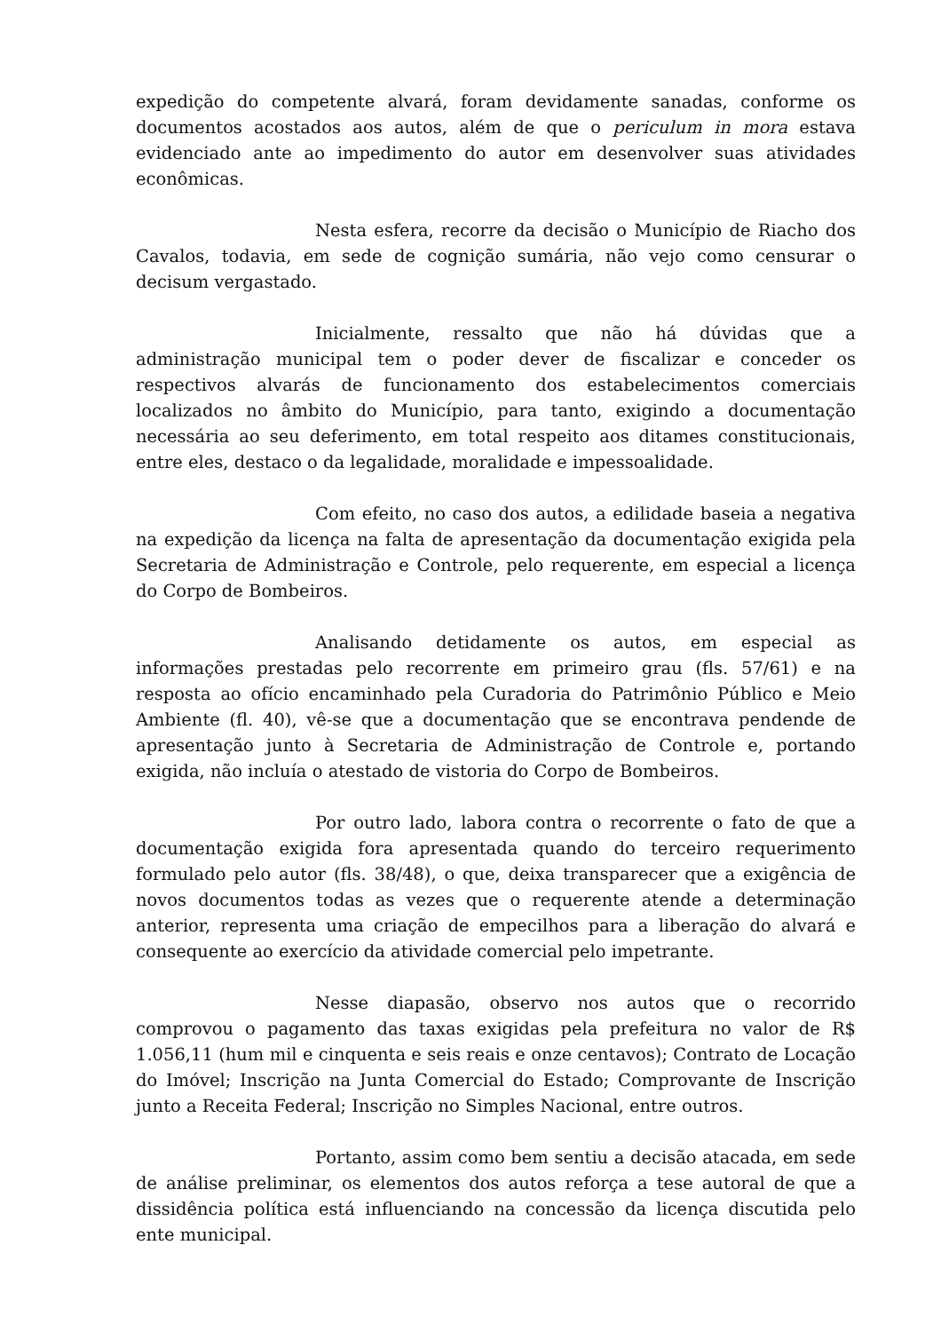expedição do competente alvará, foram devidamente sanadas, conforme os documentos acostados aos autos, além de que o periculum in mora estava evidenciado ante ao impedimento do autor em desenvolver suas atividades econômicas.
Nesta esfera, recorre da decisão o Município de Riacho dos Cavalos, todavia, em sede de cognição sumária, não vejo como censurar o decisum vergastado.
Inicialmente, ressalto que não há dúvidas que a administração municipal tem o poder dever de fiscalizar e conceder os respectivos alvarás de funcionamento dos estabelecimentos comerciais localizados no âmbito do Município, para tanto, exigindo a documentação necessária ao seu deferimento, em total respeito aos ditames constitucionais, entre eles, destaco o da legalidade, moralidade e impessoalidade.
Com efeito, no caso dos autos, a edilidade baseia a negativa na expedição da licença na falta de apresentação da documentação exigida pela Secretaria de Administração e Controle, pelo requerente, em especial a licença do Corpo de Bombeiros.
Analisando detidamente os autos, em especial as informações prestadas pelo recorrente em primeiro grau (fls. 57/61) e na resposta ao ofício encaminhado pela Curadoria do Patrimônio Público e Meio Ambiente (fl. 40), vê-se que a documentação que se encontrava pendende de apresentação junto à Secretaria de Administração de Controle e, portando exigida, não incluía o atestado de vistoria do Corpo de Bombeiros.
Por outro lado, labora contra o recorrente o fato de que a documentação exigida fora apresentada quando do terceiro requerimento formulado pelo autor (fls. 38/48), o que, deixa transparecer que a exigência de novos documentos todas as vezes que o requerente atende a determinação anterior, representa uma criação de empecilhos para a liberação do alvará e consequente ao exercício da atividade comercial pelo impetrante.
Nesse diapasão, observo nos autos que o recorrido comprovou o pagamento das taxas exigidas pela prefeitura no valor de R$ 1.056,11 (hum mil e cinquenta e seis reais e onze centavos); Contrato de Locação do Imóvel; Inscrição na Junta Comercial do Estado; Comprovante de Inscrição junto a Receita Federal; Inscrição no Simples Nacional, entre outros.
Portanto, assim como bem sentiu a decisão atacada, em sede de análise preliminar, os elementos dos autos reforça a tese autoral de que a dissidência política está influenciando na concessão da licença discutida pelo ente municipal.